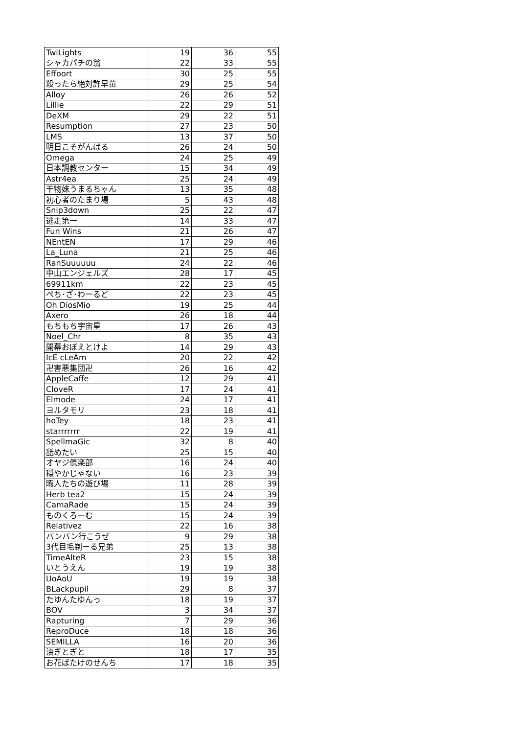| TwiLights | 19 | 36 | 55 |
| シャカパチの翁 | 22 | 33 | 55 |
| Effoort | 30 | 25 | 55 |
| 殺ったら絶対許早苗 | 29 | 25 | 54 |
| Alloy | 26 | 26 | 52 |
| Lillie | 22 | 29 | 51 |
| DeXM | 29 | 22 | 51 |
| Resumption | 27 | 23 | 50 |
| LMS | 13 | 37 | 50 |
| 明日こそがんばる | 26 | 24 | 50 |
| Omega | 24 | 25 | 49 |
| 日本調教センター | 15 | 34 | 49 |
| Astr4ea | 25 | 24 | 49 |
| 干物妹うまるちゃん | 13 | 35 | 48 |
| 初心者のたまり場 | 5 | 43 | 48 |
| Snip3down | 25 | 22 | 47 |
| 逃走第一 | 14 | 33 | 47 |
| Fun Wins | 21 | 26 | 47 |
| NEntEN | 17 | 29 | 46 |
| La_Luna | 21 | 25 | 46 |
| RanSuuuuuu | 24 | 22 | 46 |
| 中山エンジェルズ | 28 | 17 | 45 |
| 69911km | 22 | 23 | 45 |
| ぺち･ざ･わーるど | 22 | 23 | 45 |
| Oh DiosMio | 19 | 25 | 44 |
| Axero | 26 | 18 | 44 |
| もちもち宇宙星 | 17 | 26 | 43 |
| Noel_Chr | 8 | 35 | 43 |
| 開幕おぼえとけよ | 14 | 29 | 43 |
| IcE cLeAm | 20 | 22 | 42 |
| 卍害悪集団卍 | 26 | 16 | 42 |
| AppleCaffe | 12 | 29 | 41 |
| CloveR | 17 | 24 | 41 |
| Elmode | 24 | 17 | 41 |
| ヨルタモリ | 23 | 18 | 41 |
| hoTey | 18 | 23 | 41 |
| starrrrrrr | 22 | 19 | 41 |
| SpellmaGic | 32 | 8 | 40 |
| 舐めたい | 25 | 15 | 40 |
| オヤジ倶楽部 | 16 | 24 | 40 |
| 穏やかじゃない | 16 | 23 | 39 |
| 暇人たちの遊び場 | 11 | 28 | 39 |
| Herb tea2 | 15 | 24 | 39 |
| CamaRade | 15 | 24 | 39 |
| ものくろーむ | 15 | 24 | 39 |
| Relativez | 22 | 16 | 38 |
| バンバン行こうぜ | 9 | 29 | 38 |
| 3代目毛剃ーる兄弟 | 25 | 13 | 38 |
| TimeAlteR | 23 | 15 | 38 |
| いとうえん | 19 | 19 | 38 |
| UoAoU | 19 | 19 | 38 |
| BLackpupil | 29 | 8 | 37 |
| たゆんたゆんっ | 18 | 19 | 37 |
| BOV | 3 | 34 | 37 |
| Rapturing | 7 | 29 | 36 |
| ReproDuce | 18 | 18 | 36 |
| SEMILLA | 16 | 20 | 36 |
| 油ぎとぎと | 18 | 17 | 35 |
| お花ばたけのせんち | 17 | 18 | 35 |